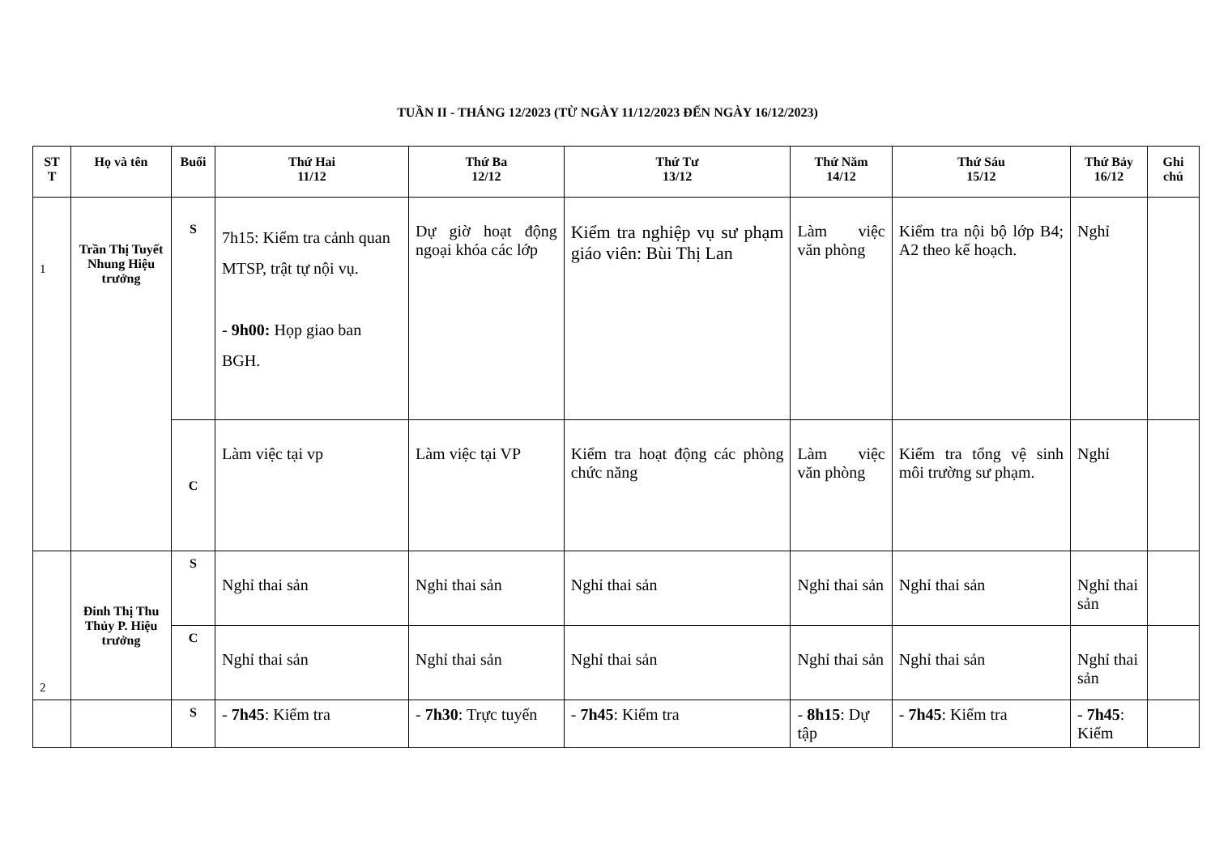TUẦN II - THÁNG 12/2023 (TỪ NGÀY 11/12/2023 ĐẾN NGÀY 16/12/2023)
| ST T | Họ và tên | Buổi | Thứ Hai 11/12 | Thứ Ba 12/12 | Thứ Tư 13/12 | Thứ Năm 14/12 | Thứ Sáu 15/12 | Thứ Bảy 16/12 | Ghi chú |
| --- | --- | --- | --- | --- | --- | --- | --- | --- | --- |
| 1 | Trần Thị Tuyết Nhung Hiệu trưởng | S | 7h15: Kiểm tra cảnh quan MTSP, trật tự nội vụ. - 9h00: Họp giao ban BGH. | Dự giờ hoạt động ngoại khóa các lớp | Kiểm tra nghiệp vụ sư phạm giáo viên: Bùi Thị Lan | Làm việc văn phòng | Kiểm tra nội bộ lớp B4; A2 theo kế hoạch. | Nghỉ | |
| | | C | Làm việc tại vp | Làm việc tại VP | Kiểm tra hoạt động các phòng chức năng | Làm việc văn phòng | Kiểm tra tổng vệ sinh môi trường sư phạm. | Nghỉ | |
| 2 | Đinh Thị Thu Thủy P. Hiệu trưởng | S | Nghỉ thai sản | Nghỉ thai sản | Nghỉ thai sản | Nghỉ thai sản | Nghỉ thai sản | Nghỉ thai sản | |
| | | C | Nghỉ thai sản | Nghỉ thai sản | Nghỉ thai sản | Nghỉ thai sản | Nghỉ thai sản | Nghỉ thai sản | |
| | | S | - 7h45 : Kiểm tra | - 7h30 : Trực tuyến | - 7h45 : Kiểm tra | - 8h15 : Dự tập | - 7h45 : Kiểm tra | - 7h45 : Kiểm | |